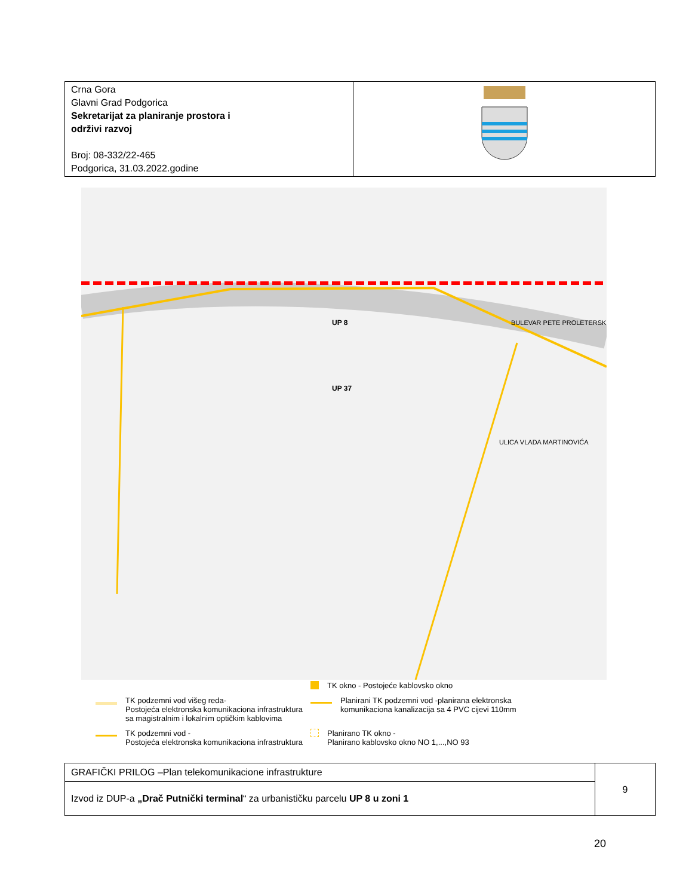| Crna Gora Glavni Grad Podgorica Sekretarijat za planiranje prostora i održivi razvoj Broj: 08-332/22-465 Podgorica, 31.03.2022.godine | |
UP 37
UP 8
BULEVAR PETE PROLETERSKE
ULICA VLADA MARTINOVIĆA
TK okno - Postojeće kablovsko okno
TK podzemni vod višeg reda-
Postojeća elektronska komunikaciona infrastruktura
sa magistralnim i lokalnim optičkim kablovima
Planirani TK podzemni vod -planirana elektronska
komunikaciona kanalizacija sa 4 PVC cijevi 110mm
TK podzemni vod -
Postojeća elektronska komunikaciona infrastruktura
Planirano TK okno -
Planirano kablovsko okno NO 1,...,NO 93
| GRAFIČKI PRILOG –Plan telekomunikacione infrastrukture | 9 |
| Izvod iz DUP-a „Drač Putnički terminal “ za urbanističku parcelu UP 8 u zoni 1 | |
20